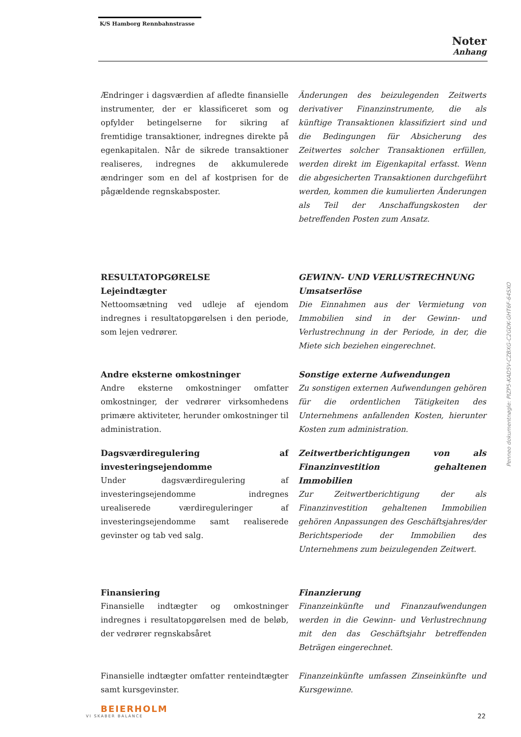K/S Hamborg Rennbahnstrasse
Noter
Anhang
Ændringer i dagsværdien af afledte finansielle instrumenter, der er klassificeret som og opfylder betingelserne for sikring af fremtidige transaktioner, indregnes direkte på egenkapitalen. Når de sikrede transaktioner realiseres, indregnes de akkumulerede ændringer som en del af kostprisen for de pågældende regnskabsposter.
Änderungen des beizulegenden Zeitwerts derivativer Finanzinstrumente, die als künftige Transaktionen klassifiziert sind und die Bedingungen für Absicherung des Zeitwertes solcher Transaktionen erfüllen, werden direkt im Eigenkapital erfasst. Wenn die abgesicherten Transaktionen durchgeführt werden, kommen die kumulierten Änderungen als Teil der Anschaffungskosten der betreffenden Posten zum Ansatz.
RESULTATOPGØRELSE
Lejeindtægter
Nettoomsætning ved udleje af ejendom indregnes i resultatopgørelsen i den periode, som lejen vedrører.
GEWINN- UND VERLUSTRECHNUNG
Umsatserlöse
Die Einnahmen aus der Vermietung von Immobilien sind in der Gewinn- und Verlustrechnung in der Periode, in der, die Miete sich beziehen eingerechnet.
Andre eksterne omkostninger
Andre eksterne omkostninger omfatter omkostninger, der vedrører virksomhedens primære aktiviteter, herunder omkostninger til administration.
Sonstige externe Aufwendungen
Zu sonstigen externen Aufwendungen gehören für die ordentlichen Tätigkeiten des Unternehmens anfallenden Kosten, hierunter Kosten zum administration.
Dagsværdiregulering af investeringsejendomme
Under dagsværdiregulering af investeringsejendomme indregnes urealiserede værdireguleringer af investeringsejendomme samt realiserede gevinster og tab ved salg.
Zeitwertberichtigungen von als Finanzinvestition gehaltenen Immobilien
Zur Zeitwertberichtigung der als Finanzinvestition gehaltenen Immobilien gehören Anpassungen des Geschäftsjahres/der Berichtsperiode der Immobilien des Unternehmens zum beizulegenden Zeitwert.
Finansiering
Finansielle indtægter og omkostninger indregnes i resultatopgørelsen med de beløb, der vedrører regnskabsåret
Finanzierung
Finanzeinkünfte und Finanzaufwendungen werden in die Gewinn- und Verlustrechnung mit den das Geschäftsjahr betreffenden Beträgen eingerechnet.
Finansielle indtægter omfatter renteindtægter samt kursgevinster.
Finanzeinkünfte umfassen Zinseinkünfte und Kursgewinne.
Penneo dokumentnøgle: PIZP5-KAD5V-CZBXG-C2GDK-GHT6F-64SXO
BEIERHOLM
VI SKABER BALANCE
22